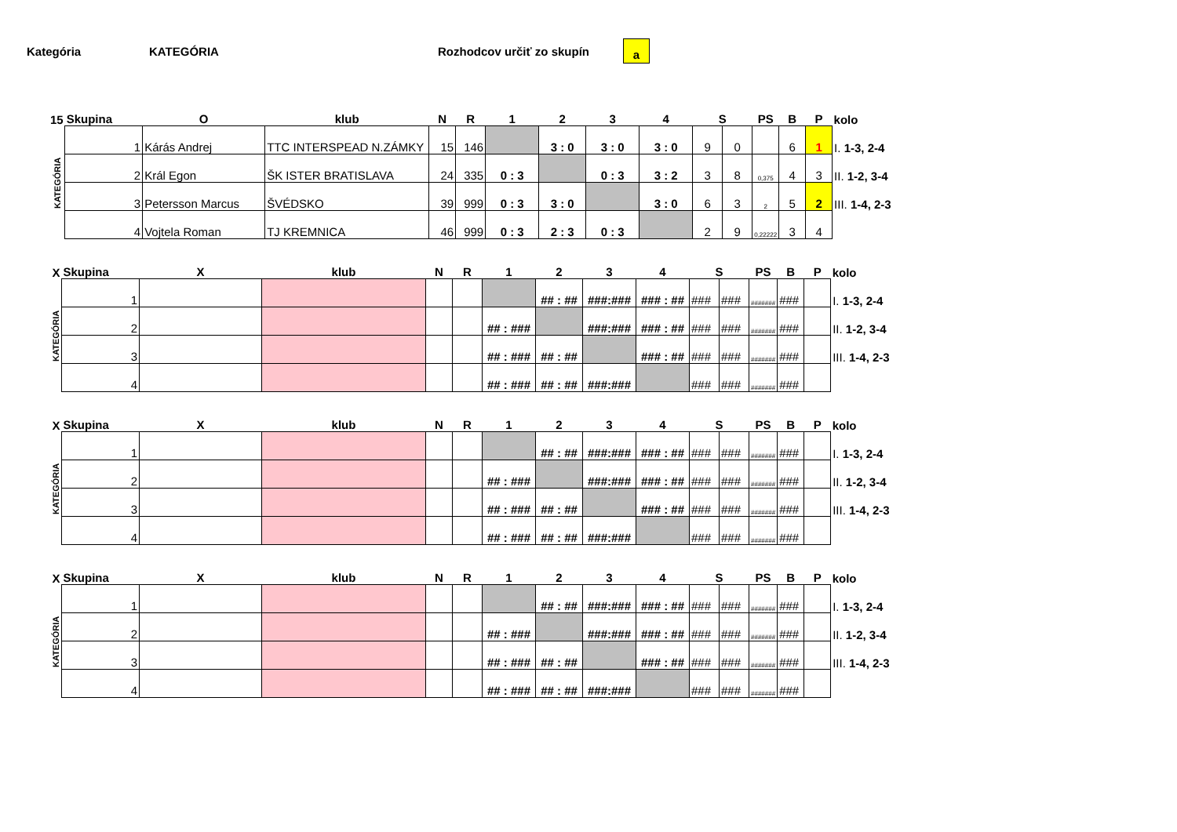Kategória KATEGÓRIA Rozhodcov určiť zo skupín a
| 15 | Skupina | O | klub | N | R | 1 | 2 | 3 | 4 | S | | PS | B | P | kolo |
| --- | --- | --- | --- | --- | --- | --- | --- | --- | --- | --- | --- | --- | --- | --- | --- |
| KATEGÓRIA | 1 | Kárás Andrej | TTC INTERSPEAD N.ZÁMKY | 15 | 146 | | 3 : 0 | 3 : 0 | 3 : 0 | 9 | 0 | | 6 | 1 | I. 1-3, 2-4 |
| | 2 | Král Egon | ŠK ISTER BRATISLAVA | 24 | 335 | 0 : 3 | | 0 : 3 | 3 : 2 | 3 | 8 | 0,375 | 4 | 3 | II. 1-2, 3-4 |
| | 3 | Petersson Marcus | ŠVÉDSKO | 39 | 999 | 0 : 3 | 3 : 0 | | 3 : 0 | 6 | 3 | 2 | 5 | 2 | III. 1-4, 2-3 |
| | 4 | Vojtela Roman | TJ KREMNICA | 46 | 999 | 0 : 3 | 2 : 3 | 0 : 3 | | 2 | 9 | 0,22222 | 3 | 4 | |
| X | Skupina | X | klub | N | R | 1 | 2 | 3 | 4 | S | | PS | B | P | kolo |
| --- | --- | --- | --- | --- | --- | --- | --- | --- | --- | --- | --- | --- | --- | --- | --- |
| KATEGÓRIA | 1 | | | | | | ## : ## | ###:### | ### : ## | ### | ### | ####### | ### | | I. 1-3, 2-4 |
| | 2 | | | | | ## : ### | | ###:### | ### : ## | ### | ### | ####### | ### | | II. 1-2, 3-4 |
| | 3 | | | | | ## : ### | ## : ## | | ### : ## | ### | ### | ####### | ### | | III. 1-4, 2-3 |
| | 4 | | | | | ## : ### | ## : ## | ###:### | | ### | ### | ####### | ### | | |
| X | Skupina | X | klub | N | R | 1 | 2 | 3 | 4 | S | | PS | B | P | kolo |
| --- | --- | --- | --- | --- | --- | --- | --- | --- | --- | --- | --- | --- | --- | --- | --- |
| KATEGÓRIA | 1 | | | | | | ## : ## | ###:### | ### : ## | ### | ### | ####### | ### | | I. 1-3, 2-4 |
| | 2 | | | | | ## : ### | | ###:### | ### : ## | ### | ### | ####### | ### | | II. 1-2, 3-4 |
| | 3 | | | | | ## : ### | ## : ## | | ### : ## | ### | ### | ####### | ### | | III. 1-4, 2-3 |
| | 4 | | | | | ## : ### | ## : ## | ###:### | | ### | ### | ####### | ### | | |
| X | Skupina | X | klub | N | R | 1 | 2 | 3 | 4 | S | | PS | B | P | kolo |
| --- | --- | --- | --- | --- | --- | --- | --- | --- | --- | --- | --- | --- | --- | --- | --- |
| KATEGÓRIA | 1 | | | | | | ## : ## | ###:### | ### : ## | ### | ### | ####### | ### | | I. 1-3, 2-4 |
| | 2 | | | | | ## : ### | | ###:### | ### : ## | ### | ### | ####### | ### | | II. 1-2, 3-4 |
| | 3 | | | | | ## : ### | ## : ## | | ### : ## | ### | ### | ####### | ### | | III. 1-4, 2-3 |
| | 4 | | | | | ## : ### | ## : ## | ###:### | | ### | ### | ####### | ### | | |